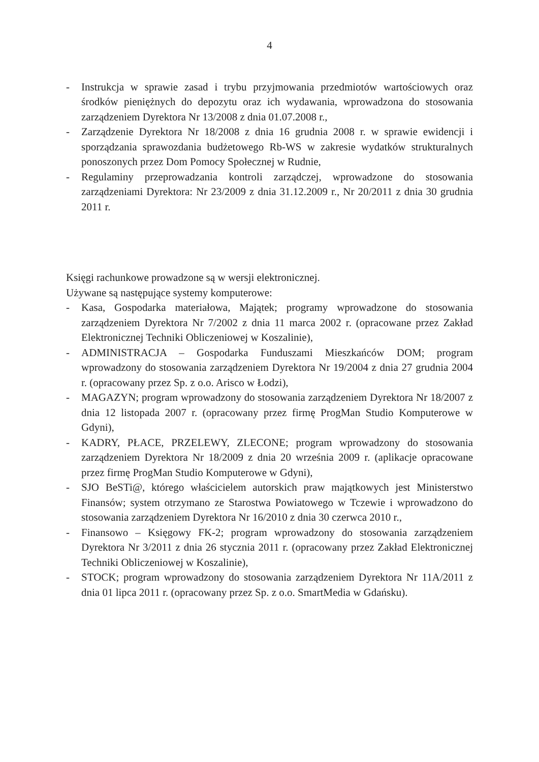4
- Instrukcja w sprawie zasad i trybu przyjmowania przedmiotów wartościowych oraz środków pieniężnych do depozytu oraz ich wydawania, wprowadzona do stosowania zarządzeniem Dyrektora Nr 13/2008 z dnia 01.07.2008 r.,
- Zarządzenie Dyrektora Nr 18/2008 z dnia 16 grudnia 2008 r. w sprawie ewidencji i sporządzania sprawozdania budżetowego Rb-WS w zakresie wydatków strukturalnych ponoszonych przez Dom Pomocy Społecznej w Rudnie,
- Regulaminy przeprowadzania kontroli zarządczej, wprowadzone do stosowania zarządzeniami Dyrektora: Nr 23/2009 z dnia 31.12.2009 r., Nr 20/2011 z dnia 30 grudnia 2011 r.
Księgi rachunkowe prowadzone są w wersji elektronicznej.
Używane są następujące systemy komputerowe:
- Kasa, Gospodarka materiałowa, Majątek; programy wprowadzone do stosowania zarządzeniem Dyrektora Nr 7/2002 z dnia 11 marca 2002 r. (opracowane przez Zakład Elektronicznej Techniki Obliczeniowej w Koszalinie),
- ADMINISTRACJA – Gospodarka Funduszami Mieszkańców DOM; program wprowadzony do stosowania zarządzeniem Dyrektora Nr 19/2004 z dnia 27 grudnia 2004 r. (opracowany przez Sp. z o.o. Arisco w Łodzi),
- MAGAZYN; program wprowadzony do stosowania zarządzeniem Dyrektora Nr 18/2007 z dnia 12 listopada 2007 r. (opracowany przez firmę ProgMan Studio Komputerowe w Gdyni),
- KADRY, PŁACE, PRZELEWY, ZLECONE; program wprowadzony do stosowania zarządzeniem Dyrektora Nr 18/2009 z dnia 20 września 2009 r. (aplikacje opracowane przez firmę ProgMan Studio Komputerowe w Gdyni),
- SJO BeSTi@, którego właścicielem autorskich praw majątkowych jest Ministerstwo Finansów; system otrzymano ze Starostwa Powiatowego w Tczewie i wprowadzono do stosowania zarządzeniem Dyrektora Nr 16/2010 z dnia 30 czerwca 2010 r.,
- Finansowo – Księgowy FK-2; program wprowadzony do stosowania zarządzeniem Dyrektora Nr 3/2011 z dnia 26 stycznia 2011 r. (opracowany przez Zakład Elektronicznej Techniki Obliczeniowej w Koszalinie),
- STOCK; program wprowadzony do stosowania zarządzeniem Dyrektora Nr 11A/2011 z dnia 01 lipca 2011 r. (opracowany przez Sp. z o.o. SmartMedia w Gdańsku).